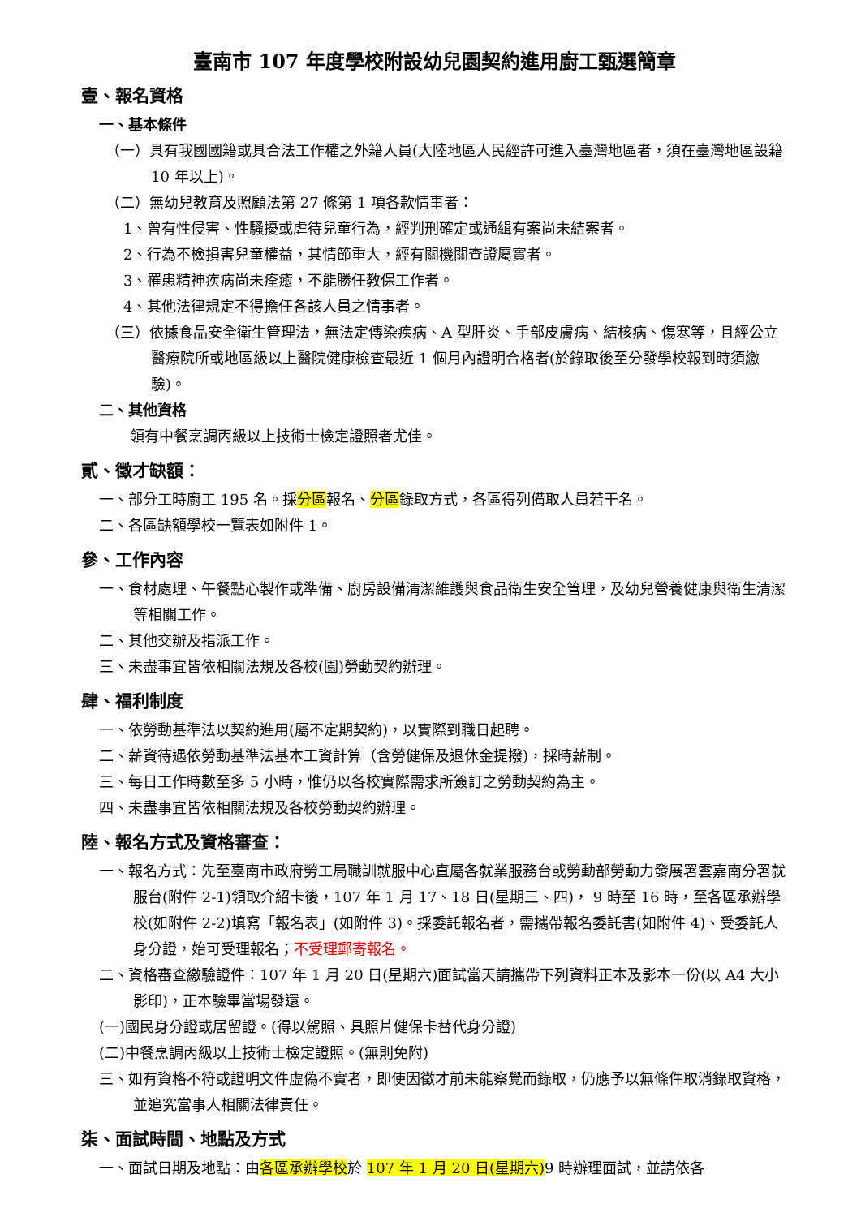臺南市 107 年度學校附設幼兒園契約進用廚工甄選簡章
壹、報名資格
一、基本條件
（一）具有我國國籍或具合法工作權之外籍人員(大陸地區人民經許可進入臺灣地區者，須在臺灣地區設籍 10 年以上)。
（二）無幼兒教育及照顧法第 27 條第 1 項各款情事者：
1、曾有性侵害、性騷擾或虐待兒童行為，經判刑確定或通緝有案尚未結案者。
2、行為不檢損害兒童權益，其情節重大，經有關機關查證屬實者。
3、罹患精神疾病尚未痊癒，不能勝任教保工作者。
4、其他法律規定不得擔任各該人員之情事者。
（三）依據食品安全衛生管理法，無法定傳染疾病、A 型肝炎、手部皮膚病、結核病、傷寒等，且經公立醫療院所或地區級以上醫院健康檢查最近 1 個月內證明合格者(於錄取後至分發學校報到時須繳驗)。
二、其他資格
領有中餐烹調丙級以上技術士檢定證照者尤佳。
貳、徵才缺額：
一、部分工時廚工 195 名。採分區報名、分區錄取方式，各區得列備取人員若干名。
二、各區缺額學校一覽表如附件 1。
參、工作內容
一、食材處理、午餐點心製作或準備、廚房設備清潔維護與食品衛生安全管理，及幼兒營養健康與衛生清潔等相關工作。
二、其他交辦及指派工作。
三、未盡事宜皆依相關法規及各校(園)勞動契約辦理。
肆、福利制度
一、依勞動基準法以契約進用(屬不定期契約)，以實際到職日起聘。
二、薪資待遇依勞動基準法基本工資計算（含勞健保及退休金提撥)，採時薪制。
三、每日工作時數至多 5 小時，惟仍以各校實際需求所簽訂之勞動契約為主。
四、未盡事宜皆依相關法規及各校勞動契約辦理。
陸、報名方式及資格審查：
一、報名方式：先至臺南市政府勞工局職訓就服中心直屬各就業服務台或勞動部勞動力發展署雲嘉南分署就服台(附件 2-1)領取介紹卡後，107 年 1 月 17、18 日(星期三、四)， 9 時至 16 時，至各區承辦學校(如附件 2-2)填寫「報名表」(如附件 3)。採委託報名者，需攜帶報名委託書(如附件 4)、受委託人身分證，始可受理報名；不受理郵寄報名。
二、資格審查繳驗證件：107 年 1 月 20 日(星期六)面試當天請攜帶下列資料正本及影本一份(以 A4 大小影印)，正本驗畢當場發還。
(一)國民身分證或居留證。(得以駕照、具照片健保卡替代身分證)
(二)中餐烹調丙級以上技術士檢定證照。(無則免附)
三、如有資格不符或證明文件虛偽不實者，即使因徵才前未能察覺而錄取，仍應予以無條件取消錄取資格，並追究當事人相關法律責任。
柒、面試時間、地點及方式
一、面試日期及地點：由各區承辦學校於 107 年 1 月 20 日(星期六) 9 時辦理面試，並請依各